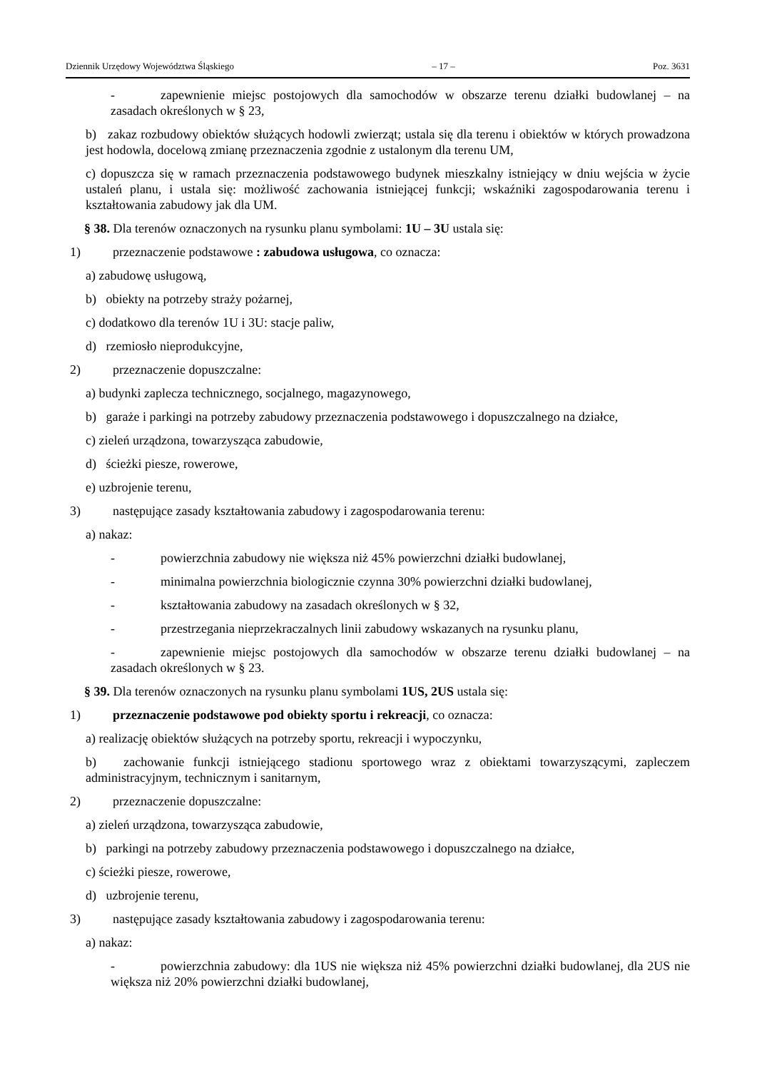Dziennik Urzędowy Województwa Śląskiego – 17 – Poz. 3631
- zapewnienie miejsc postojowych dla samochodów w obszarze terenu działki budowlanej – na zasadach określonych w § 23,
b) zakaz rozbudowy obiektów służących hodowli zwierząt; ustala się dla terenu i obiektów w których prowadzona jest hodowla, docelową zmianę przeznaczenia zgodnie z ustalonym dla terenu UM,
c) dopuszcza się w ramach przeznaczenia podstawowego budynek mieszkalny istniejący w dniu wejścia w życie ustaleń planu, i ustala się: możliwość zachowania istniejącej funkcji; wskaźniki zagospodarowania terenu i kształtowania zabudowy jak dla UM.
§ 38. Dla terenów oznaczonych na rysunku planu symbolami: 1U – 3U ustala się:
1) przeznaczenie podstawowe : zabudowa usługowa, co oznacza:
a) zabudowę usługową,
b) obiekty na potrzeby straży pożarnej,
c) dodatkowo dla terenów 1U i 3U: stacje paliw,
d) rzemiosło nieprodukcyjne,
2) przeznaczenie dopuszczalne:
a) budynki zaplecza technicznego, socjalnego, magazynowego,
b) garaże i parkingi na potrzeby zabudowy przeznaczenia podstawowego i dopuszczalnego na działce,
c) zieleń urządzona, towarzysząca zabudowie,
d) ścieżki piesze, rowerowe,
e) uzbrojenie terenu,
3) następujące zasady kształtowania zabudowy i zagospodarowania terenu:
a) nakaz:
- powierzchnia zabudowy nie większa niż 45% powierzchni działki budowlanej,
- minimalna powierzchnia biologicznie czynna 30% powierzchni działki budowlanej,
- kształtowania zabudowy na zasadach określonych w § 32,
- przestrzegania nieprzekraczalnych linii zabudowy wskazanych na rysunku planu,
- zapewnienie miejsc postojowych dla samochodów w obszarze terenu działki budowlanej – na zasadach określonych w § 23.
§ 39. Dla terenów oznaczonych na rysunku planu symbolami 1US, 2US ustala się:
1) przeznaczenie podstawowe pod obiekty sportu i rekreacji, co oznacza:
a) realizację obiektów służących na potrzeby sportu, rekreacji i wypoczynku,
b) zachowanie funkcji istniejącego stadionu sportowego wraz z obiektami towarzyszącymi, zapleczem administracyjnym, technicznym i sanitarnym,
2) przeznaczenie dopuszczalne:
a) zieleń urządzona, towarzysząca zabudowie,
b) parkingi na potrzeby zabudowy przeznaczenia podstawowego i dopuszczalnego na działce,
c) ścieżki piesze, rowerowe,
d) uzbrojenie terenu,
3) następujące zasady kształtowania zabudowy i zagospodarowania terenu:
a) nakaz:
- powierzchnia zabudowy: dla 1US nie większa niż 45% powierzchni działki budowlanej, dla 2US nie większa niż 20% powierzchni działki budowlanej,